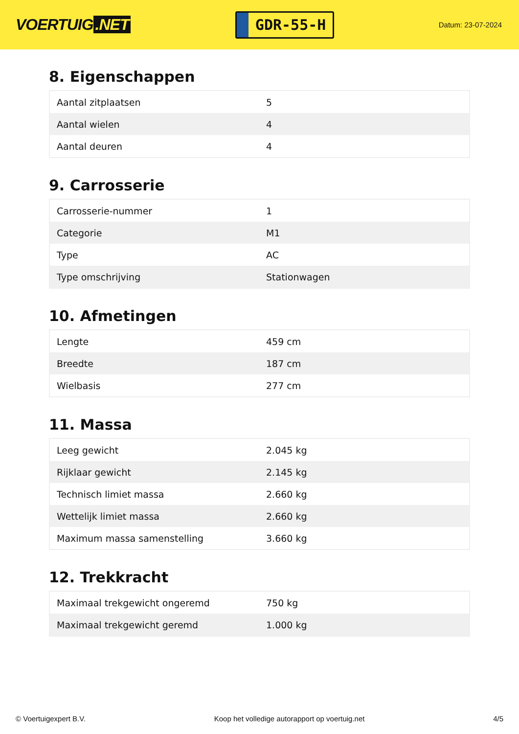VOERTUIG.NET
GDR-55-H
Datum: 23-07-2024
8. Eigenschappen
| Aantal zitplaatsen | 5 |
| Aantal wielen | 4 |
| Aantal deuren | 4 |
9. Carrosserie
| Carrosserie-nummer | 1 |
| Categorie | M1 |
| Type | AC |
| Type omschrijving | Stationwagen |
10. Afmetingen
| Lengte | 459 cm |
| Breedte | 187 cm |
| Wielbasis | 277 cm |
11. Massa
| Leeg gewicht | 2.045 kg |
| Rijklaar gewicht | 2.145 kg |
| Technisch limiet massa | 2.660 kg |
| Wettelijk limiet massa | 2.660 kg |
| Maximum massa samenstelling | 3.660 kg |
12. Trekkracht
| Maximaal trekgewicht ongeremd | 750 kg |
| Maximaal trekgewicht geremd | 1.000 kg |
© Voertuigexpert B.V. Koop het volledige autorapport op voertuig.net 4/5